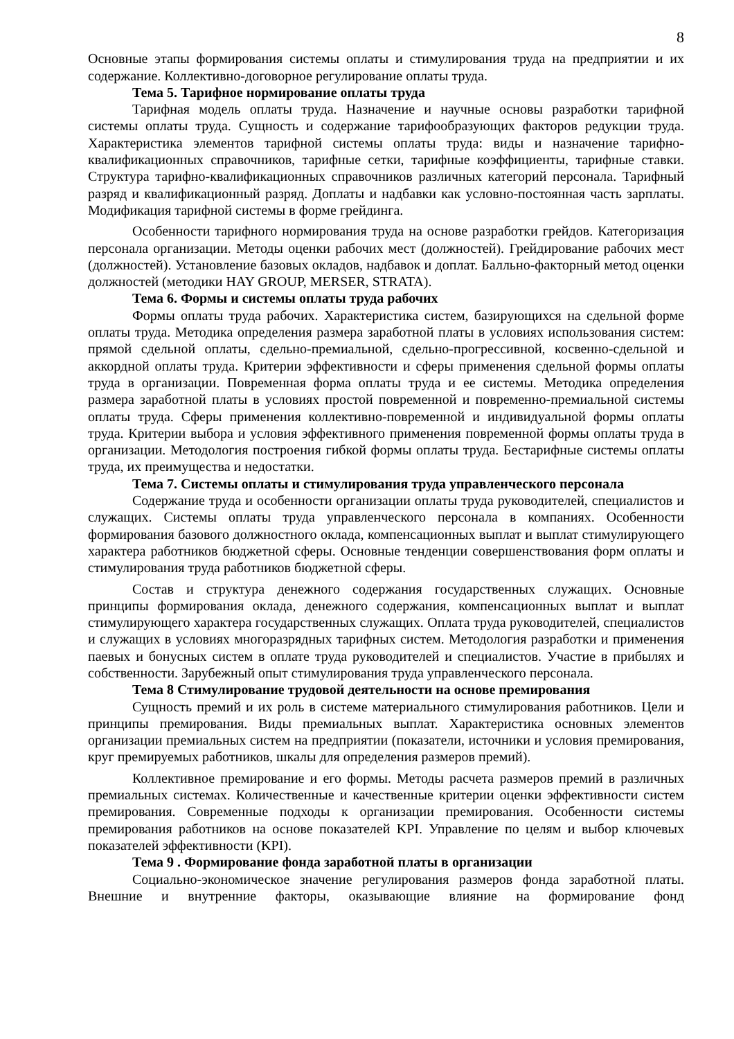8
Основные этапы формирования системы оплаты и стимулирования труда на предприятии и их содержание. Коллективно-договорное регулирование оплаты труда.
Тема 5. Тарифное нормирование оплаты труда
Тарифная модель оплаты труда. Назначение и научные основы разработки тарифной системы оплаты труда. Сущность и содержание тарифообразующих факторов редукции труда. Характеристика элементов тарифной системы оплаты труда: виды и назначение тарифно-квалификационных справочников, тарифные сетки, тарифные коэффициенты, тарифные ставки. Структура тарифно-квалификационных справочников различных категорий персонала. Тарифный разряд и квалификационный разряд. Доплаты и надбавки как условно-постоянная часть зарплаты. Модификация тарифной системы в форме грейдинга.
Особенности тарифного нормирования труда на основе разработки грейдов. Категоризация персонала организации. Методы оценки рабочих мест (должностей). Грейдирование рабочих мест (должностей). Установление базовых окладов, надбавок и доплат. Балльно-факторный метод оценки должностей (методики HAY GROUP, MERSER, STRATA).
Тема 6. Формы и системы оплаты труда рабочих
Формы оплаты труда рабочих. Характеристика систем, базирующихся на сдельной форме оплаты труда. Методика определения размера заработной платы в условиях использования систем: прямой сдельной оплаты, сдельно-премиальной, сдельно-прогрессивной, косвенно-сдельной и аккордной оплаты труда. Критерии эффективности и сферы применения сдельной формы оплаты труда в организации. Повременная форма оплаты труда и ее системы. Методика определения размера заработной платы в условиях простой повременной и повременно-премиальной системы оплаты труда. Сферы применения коллективно-повременной и индивидуальной формы оплаты труда. Критерии выбора и условия эффективного применения повременной формы оплаты труда в организации. Методология построения гибкой формы оплаты труда. Бестарифные системы оплаты труда, их преимущества и недостатки.
Тема 7. Системы оплаты и стимулирования труда управленческого персонала
Содержание труда и особенности организации оплаты труда руководителей, специалистов и служащих. Системы оплаты труда управленческого персонала в компаниях. Особенности формирования базового должностного оклада, компенсационных выплат и выплат стимулирующего характера работников бюджетной сферы. Основные тенденции совершенствования форм оплаты и стимулирования труда работников бюджетной сферы.
Состав и структура денежного содержания государственных служащих. Основные принципы формирования оклада, денежного содержания, компенсационных выплат и выплат стимулирующего характера государственных служащих. Оплата труда руководителей, специалистов и служащих в условиях многоразрядных тарифных систем. Методология разработки и применения паевых и бонусных систем в оплате труда руководителей и специалистов. Участие в прибылях и собственности. Зарубежный опыт стимулирования труда управленческого персонала.
Тема 8 Стимулирование трудовой деятельности на основе премирования
Сущность премий и их роль в системе материального стимулирования работников. Цели и принципы премирования. Виды премиальных выплат. Характеристика основных элементов организации премиальных систем на предприятии (показатели, источники и условия премирования, круг премируемых работников, шкалы для определения размеров премий).
Коллективное премирование и его формы. Методы расчета размеров премий в различных премиальных системах. Количественные и качественные критерии оценки эффективности систем премирования. Современные подходы к организации премирования. Особенности системы премирования работников на основе показателей KPI. Управление по целям и выбор ключевых показателей эффективности (KPI).
Тема 9 . Формирование фонда заработной платы в организации
Социально-экономическое значение регулирования размеров фонда заработной платы. Внешние и внутренние факторы, оказывающие влияние на формирование фонд